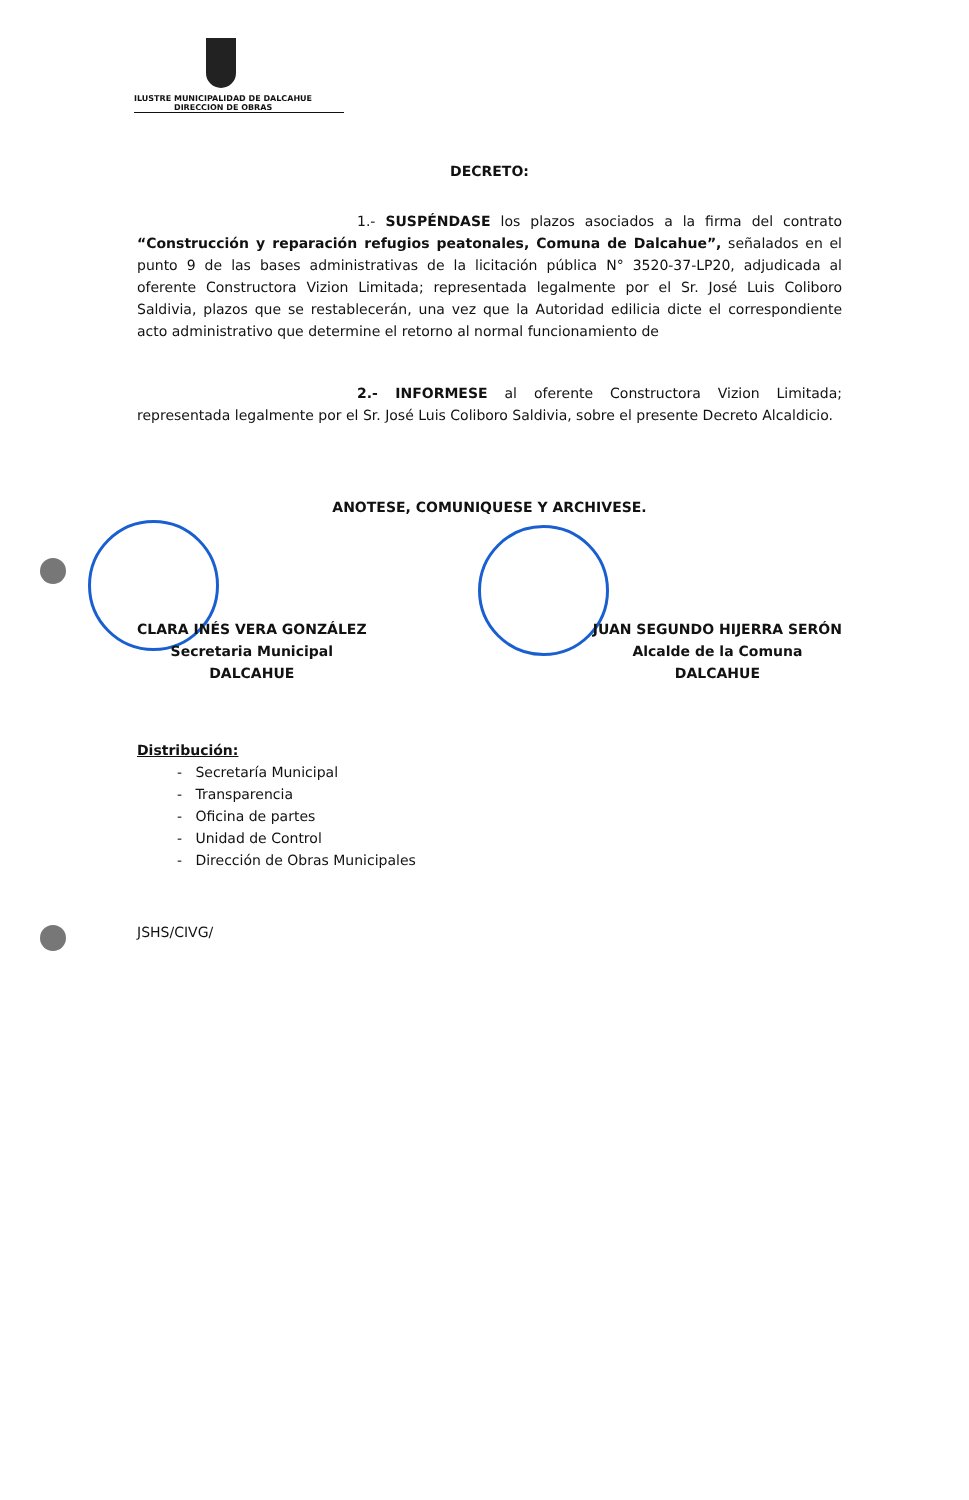ILUSTRE MUNICIPALIDAD DE DALCAHUE
DIRECCION DE OBRAS
DECRETO:
1.- SUSPÉNDASE los plazos asociados a la firma del contrato “Construcción y reparación refugios peatonales, Comuna de Dalcahue”, señalados en el punto 9 de las bases administrativas de la licitación pública N° 3520-37-LP20, adjudicada al oferente Constructora Vizion Limitada; representada legalmente por el Sr. José Luis Coliboro Saldivia, plazos que se restablecerán, una vez que la Autoridad edilicia dicte el correspondiente acto administrativo que determine el retorno al normal funcionamiento de
2.- INFORMESE al oferente Constructora Vizion Limitada; representada legalmente por el Sr. José Luis Coliboro Saldivia, sobre el presente Decreto Alcaldicio.
ANOTESE, COMUNIQUESE Y ARCHIVESE.
CLARA INÉS VERA GONZÁLEZ
Secretaria Municipal
DALCAHUE
JUAN SEGUNDO HIJERRA SERÓN
Alcalde de la Comuna
DALCAHUE
Distribución:
- Secretaría Municipal
- Transparencia
- Oficina de partes
- Unidad de Control
- Dirección de Obras Municipales
JSHS/CIVG/